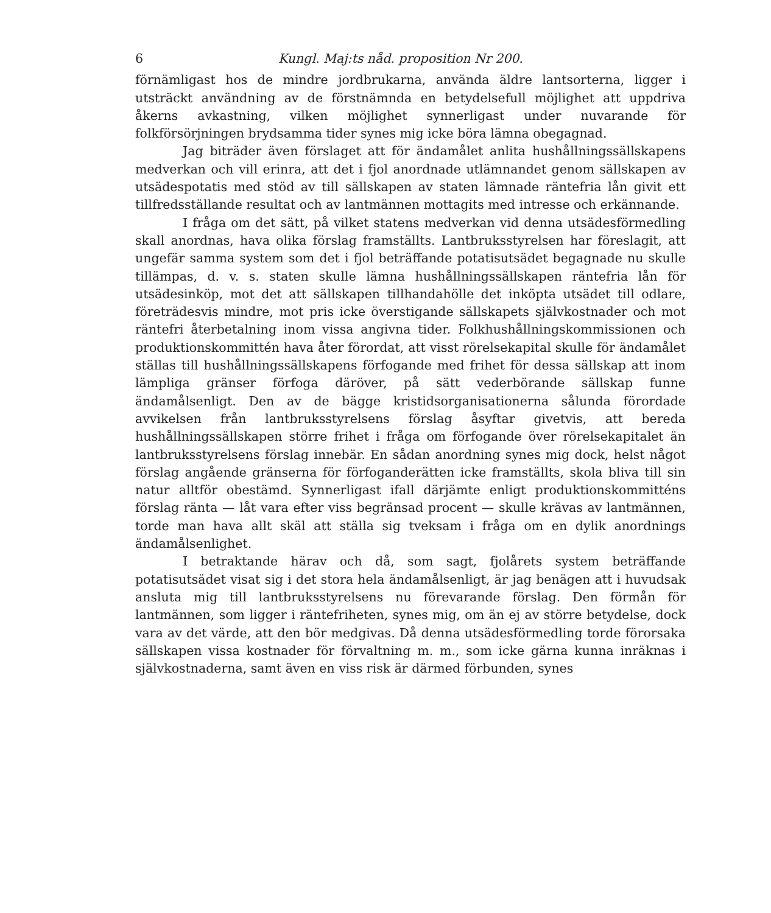6 Kungl. Maj:ts nåd. proposition Nr 200.
förnämligast hos de mindre jordbrukarna, använda äldre lantsorterna, ligger i utsträckt användning av de förstnämnda en betydelsefull möjlighet att uppdriva åkerns avkastning, vilken möjlighet synnerligast under nuvarande för folkförsörjningen brydsamma tider synes mig icke böra lämna obegagnad.
Jag biträder även förslaget att för ändamålet anlita hushållningssällskapens medverkan och vill erinra, att det i fjol anordnade utlämnandet genom sällskapen av utsädespotatis med stöd av till sällskapen av staten lämnade räntefria lån givit ett tillfredsställande resultat och av lantmännen mottagits med intresse och erkännande.
I fråga om det sätt, på vilket statens medverkan vid denna utsädesförmedling skall anordnas, hava olika förslag framställts. Lantbruksstyrelsen har föreslagit, att ungefär samma system som det i fjol beträffande potatisutsädet begagnade nu skulle tillämpas, d. v. s. staten skulle lämna hushållningssällskapen räntefria lån för utsädesinköp, mot det att sällskapen tillhandahölle det inköpta utsädet till odlare, företrädesvis mindre, mot pris icke överstigande sällskapets självkostnader och mot räntefri återbetalning inom vissa angivna tider. Folkhushållningskommissionen och produktionskommittén hava åter förordat, att visst rörelsekapital skulle för ändamålet ställas till hushållningssällskapens förfogande med frihet för dessa sällskap att inom lämpliga gränser förfoga däröver, på sätt vederbörande sällskap funne ändamålsenligt. Den av de bägge kristidsorganisationerna sålunda förordade avvikelsen från lantbruksstyrelsens förslag åsyftar givetvis, att bereda hushållningssällskapen större frihet i fråga om förfogande över rörelsekapitalet än lantbruksstyrelsens förslag innebär. En sådan anordning synes mig dock, helst något förslag angående gränserna för förfoganderätten icke framställts, skola bliva till sin natur alltför obestämd. Synnerligast ifall därjämte enligt produktionskommitténs förslag ränta — låt vara efter viss begränsad procent — skulle krävas av lantmännen, torde man hava allt skäl att ställa sig tveksam i fråga om en dylik anordnings ändamålsenlighet.
I betraktande härav och då, som sagt, fjolårets system beträffande potatisutsädet visat sig i det stora hela ändamålsenligt, är jag benägen att i huvudsak ansluta mig till lantbruksstyrelsens nu förevarande förslag. Den förmån för lantmännen, som ligger i räntefriheten, synes mig, om än ej av större betydelse, dock vara av det värde, att den bör medgivas. Då denna utsädesförmedling torde förorsaka sällskapen vissa kostnader för förvaltning m. m., som icke gärna kunna inräknas i självkostnaderna, samt även en viss risk är därmed förbunden, synes